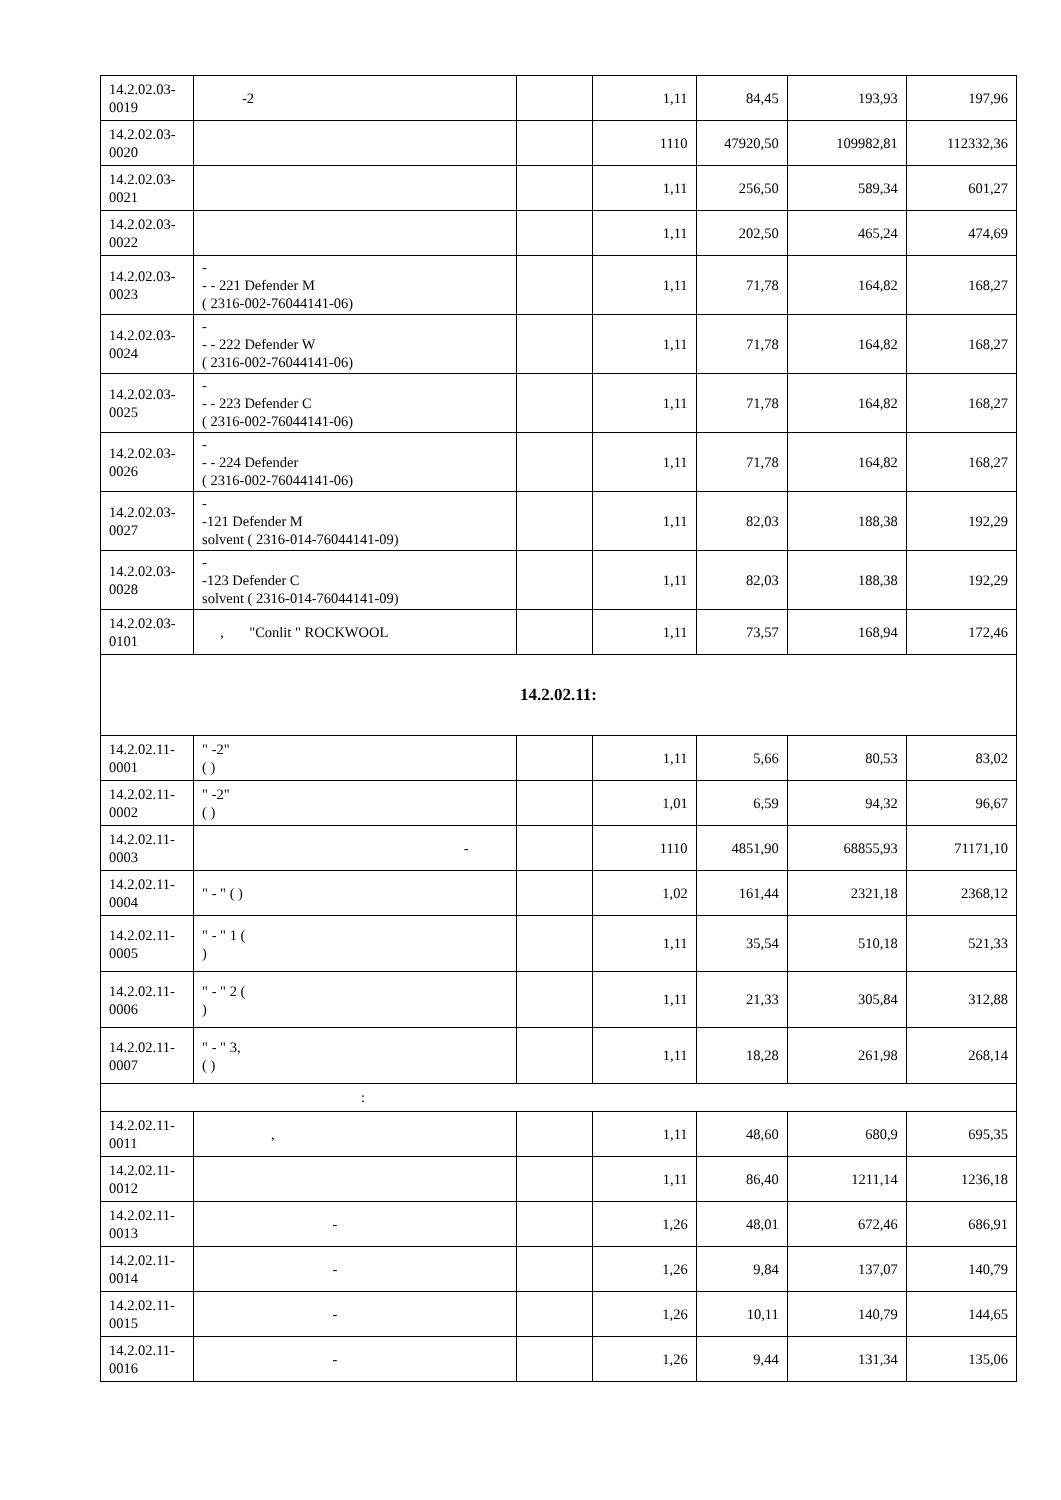| 14.2.02.03-0019 | -2 | | 1,11 | 84,45 | 193,93 | 197,96 |
| 14.2.02.03-0020 | | | 1110 | 47920,50 | 109982,81 | 112332,36 |
| 14.2.02.03-0021 | | | 1,11 | 256,50 | 589,34 | 601,27 |
| 14.2.02.03-0022 | | | 1,11 | 202,50 | 465,24 | 474,69 |
| 14.2.02.03-0023 | - - - 221 Defender M ( 2316-002-76044141-06) | | 1,11 | 71,78 | 164,82 | 168,27 |
| 14.2.02.03-0024 | - - - 222 Defender W ( 2316-002-76044141-06) | | 1,11 | 71,78 | 164,82 | 168,27 |
| 14.2.02.03-0025 | - - - 223 Defender C ( 2316-002-76044141-06) | | 1,11 | 71,78 | 164,82 | 168,27 |
| 14.2.02.03-0026 | - - - 224 Defender ( 2316-002-76044141-06) | | 1,11 | 71,78 | 164,82 | 168,27 |
| 14.2.02.03-0027 | - -121 Defender M solvent ( 2316-014-76044141-09) | | 1,11 | 82,03 | 188,38 | 192,29 |
| 14.2.02.03-0028 | - -123 Defender C solvent ( 2316-014-76044141-09) | | 1,11 | 82,03 | 188,38 | 192,29 |
| 14.2.02.03-0101 | , "Conlit " ROCKWOOL | | 1,11 | 73,57 | 168,94 | 172,46 |
| 14.2.02.11: | | | | | | |
| 14.2.02.11-0001 | " -2" ( ) | | 1,11 | 5,66 | 80,53 | 83,02 |
| 14.2.02.11-0002 | " -2" ( ) | | 1,01 | 6,59 | 94,32 | 96,67 |
| 14.2.02.11-0003 | - | | 1110 | 4851,90 | 68855,93 | 71171,10 |
| 14.2.02.11-0004 | " - " ( ) | | 1,02 | 161,44 | 2321,18 | 2368,12 |
| 14.2.02.11-0005 | " - " 1 ( ) | | 1,11 | 35,54 | 510,18 | 521,33 |
| 14.2.02.11-0006 | " - " 2 ( ) | | 1,11 | 21,33 | 305,84 | 312,88 |
| 14.2.02.11-0007 | " - " 3, ( ) | | 1,11 | 18,28 | 261,98 | 268,14 |
| : | | | | | | |
| 14.2.02.11-0011 | , | | 1,11 | 48,60 | 680,9 | 695,35 |
| 14.2.02.11-0012 | | | 1,11 | 86,40 | 1211,14 | 1236,18 |
| 14.2.02.11-0013 | - | | 1,26 | 48,01 | 672,46 | 686,91 |
| 14.2.02.11-0014 | - | | 1,26 | 9,84 | 137,07 | 140,79 |
| 14.2.02.11-0015 | - | | 1,26 | 10,11 | 140,79 | 144,65 |
| 14.2.02.11-0016 | - | | 1,26 | 9,44 | 131,34 | 135,06 |